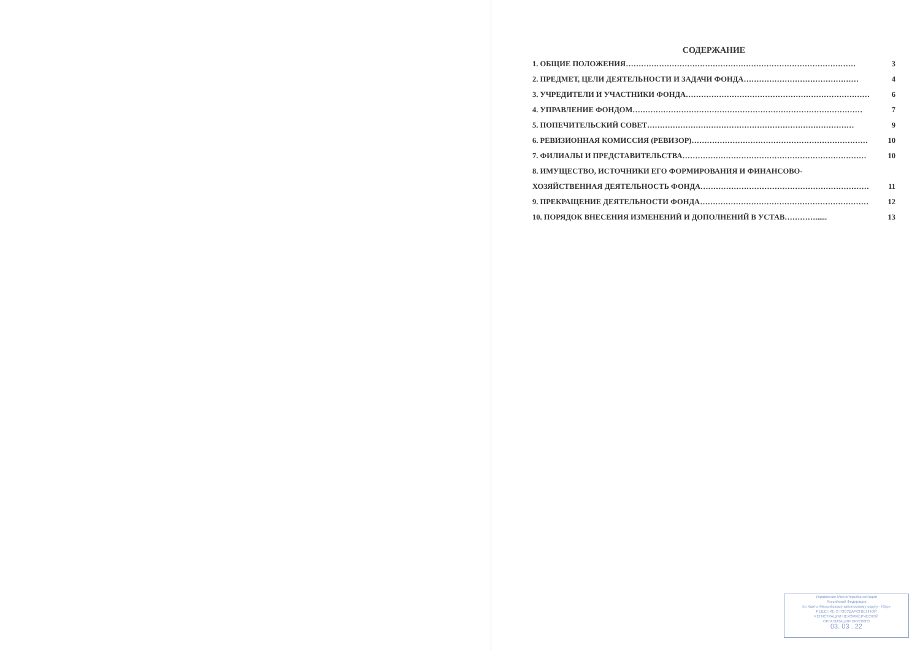СОДЕРЖАНИЕ
1. ОБЩИЕ ПОЛОЖЕНИЯ ……………………………………………………………………………… 3
2. ПРЕДМЕТ, ЦЕЛИ ДЕЯТЕЛЬНОСТИ И ЗАДАЧИ ФОНДА ……………………………………… 4
3. УЧРЕДИТЕЛИ И УЧАСТНИКИ ФОНДА ……………………………………………………………… 6
4. УПРАВЛЕНИЕ ФОНДОМ ……………………………………………………………………………… 7
5. ПОПЕЧИТЕЛЬСКИЙ СОВЕТ ……………………………………………………………………… 9
6. РЕВИЗИОННАЯ КОМИССИЯ (РЕВИЗОР) …………………………………………………………… 10
7. ФИЛИАЛЫ И ПРЕДСТАВИТЕЛЬСТВА ……………………………………………………………… 10
8. ИМУЩЕСТВО, ИСТОЧНИКИ ЕГО ФОРМИРОВАНИЯ И ФИНАНСОВО-
ХОЗЯЙСТВЕННАЯ ДЕЯТЕЛЬНОСТЬ ФОНДА ………………………………………………………… 11
9. ПРЕКРАЩЕНИЕ ДЕЯТЕЛЬНОСТИ ФОНДА ………………………………………………………… 12
10. ПОРЯДОК ВНЕСЕНИЯ ИЗМЕНЕНИЙ И ДОПОЛНЕНИЙ В УСТАВ …………...... 13
Управление Министерства юстиции
Российской Федерации
по Ханты-Мансийскому автономному округу - Югре
РЕШЕНИЕ О ГОСУДАРСТВЕННОЙ
РЕГИСТРАЦИИ НЕКОММЕРЧЕСКОЙ
ОРГАНИЗАЦИИ ПРИНЯТО
03. 03 . 22